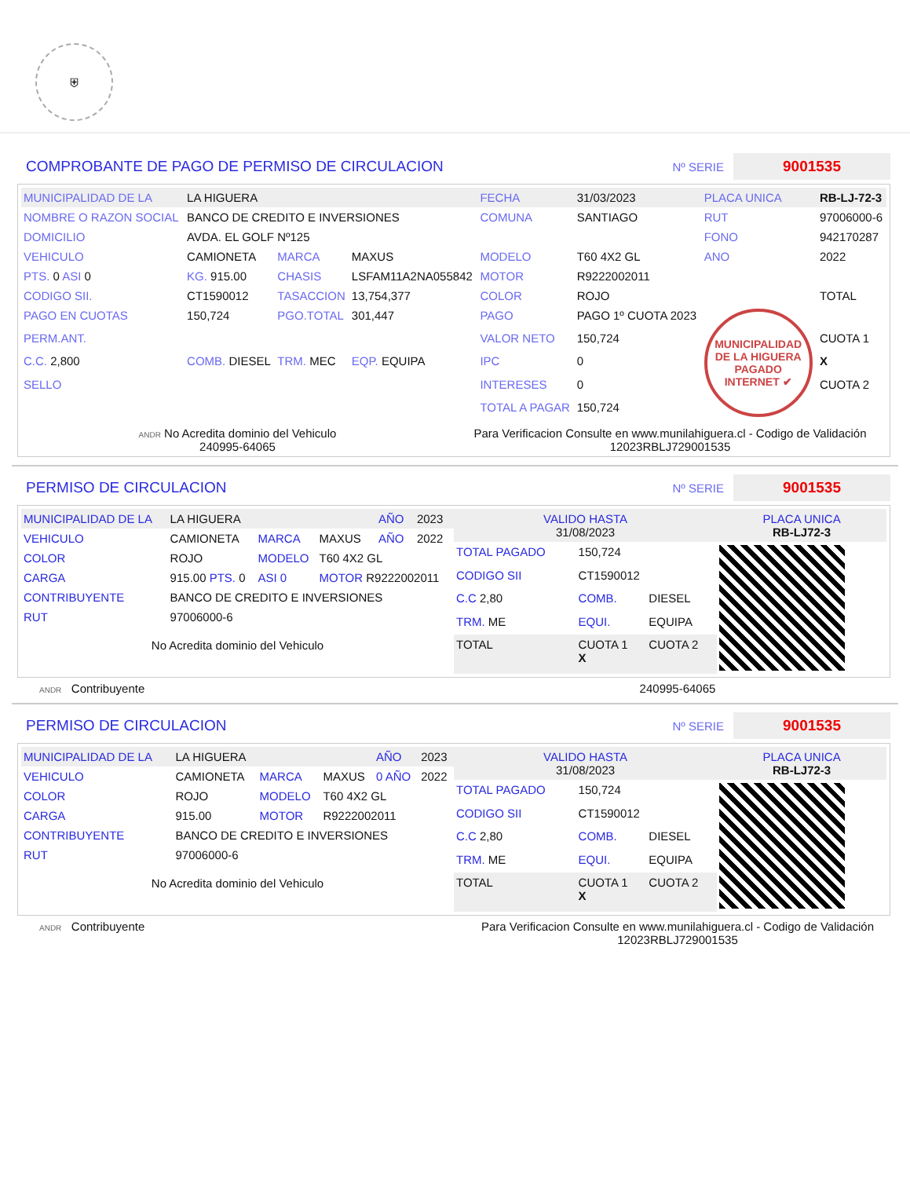⛨
COMPROBANTE DE PAGO DE PERMISO DE CIRCULACION
Nº SERIE 9001535
| MUNICIPALIDAD DE LA | LA HIGUERA | | | FECHA | 31/03/2023 | PLACA UNICA | RB-LJ-72-3 |
| NOMBRE O RAZON SOCIAL | BANCO DE CREDITO E INVERSIONES | | | COMUNA | SANTIAGO | RUT | 97006000-6 |
| DOMICILIO | AVDA. EL GOLF Nº125 | | | | | FONO | 942170287 |
| VEHICULO | CAMIONETA | MARCA | MAXUS | MODELO | T60 4X2 GL | ANO | 2022 |
| PTS. 0 ASI 0 | KG. 915.00 | CHASIS | LSFAM11A2NA055842 | MOTOR | R9222002011 | | |
| CODIGO SII. | CT1590012 | TASACCION | 13,754,377 | COLOR | ROJO | | TOTAL |
| PAGO EN CUOTAS | 150,724 | PGO.TOTAL | 301,447 | PAGO | PAGO 1º CUOTA 2023 | MUNICIPALIDAD DE LA HIGUERA PAGADO INTERNET ✔ | |
| PERM.ANT. | | | | VALOR NETO | 150,724 | | CUOTA 1 |
| C.C. 2,800 | COMB. DIESEL | TRM. MEC | EQP. EQUIPA | IPC | 0 | | X |
| SELLO | | | | INTERESES | 0 | | CUOTA 2 |
| | | | | TOTAL A PAGAR | 150,724 | | |
ANDR No Acredita dominio del Vehiculo
240995-64065
Para Verificacion Consulte en www.munilahiguera.cl - Codigo de Validación
12023RBLJ729001535
PERMISO DE CIRCULACION
Nº SERIE 9001535
| MUNICIPALIDAD DE LA | LA HIGUERA | | | AÑO | 2023 |
| VEHICULO | CAMIONETA | MARCA | MAXUS | AÑO | 2022 |
| COLOR | ROJO | MODELO | T60 4X2 GL | | |
| CARGA | 915.00 PTS. 0 | ASI 0 | MOTOR R9222002011 | | |
| CONTRIBUYENTE | BANCO DE CREDITO E INVERSIONES | | | | |
| RUT | 97006000-6 | | | | |
No Acredita dominio del Vehiculo
| VALIDO HASTA 31/08/2023 | | | PLACA UNICA RB-LJ72-3 |
| TOTAL PAGADO | 150,724 | | |
| CODIGO SII | CT1590012 | | |
| C.C 2,80 | COMB. | DIESEL | |
| TRM. ME | EQUI. | EQUIPA | |
| TOTAL | CUOTA 1 X | CUOTA 2 | |
ANDR Contribuyente 240995-64065
PERMISO DE CIRCULACION
Nº SERIE 9001535
| MUNICIPALIDAD DE LA | LA HIGUERA | | | AÑO | 2023 |
| VEHICULO | CAMIONETA | MARCA | MAXUS | 0 AÑO | 2022 |
| COLOR | ROJO | MODELO | T60 4X2 GL | | |
| CARGA | 915.00 | MOTOR | R9222002011 | | |
| CONTRIBUYENTE | BANCO DE CREDITO E INVERSIONES | | | | |
| RUT | 97006000-6 | | | | |
No Acredita dominio del Vehiculo
| VALIDO HASTA 31/08/2023 | | | PLACA UNICA RB-LJ72-3 |
| TOTAL PAGADO | 150,724 | | |
| CODIGO SII | CT1590012 | | |
| C.C 2,80 | COMB. | DIESEL | |
| TRM. ME | EQUI. | EQUIPA | |
| TOTAL | CUOTA 1 X | CUOTA 2 | |
ANDR Contribuyente Para Verificacion Consulte en www.munilahiguera.cl - Codigo de Validación
12023RBLJ729001535